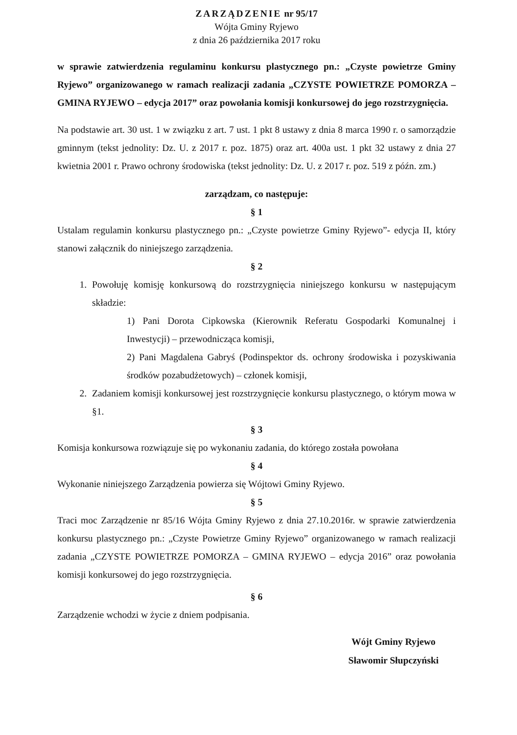ZARZĄDZENIE nr 95/17
Wójta Gminy Ryjewo
z dnia 26 października 2017 roku
w sprawie zatwierdzenia regulaminu konkursu plastycznego pn.: „Czyste powietrze Gminy Ryjewo” organizowanego w ramach realizacji zadania „CZYSTE POWIETRZE POMORZA – GMINA RYJEWO – edycja 2017” oraz powołania komisji konkursowej do jego rozstrzygnięcia.
Na podstawie art. 30 ust. 1 w związku z art. 7 ust. 1 pkt 8 ustawy z dnia 8 marca 1990 r. o samorządzie gminnym (tekst jednolity: Dz. U. z 2017 r. poz. 1875) oraz art. 400a ust. 1 pkt 32 ustawy z dnia 27 kwietnia 2001 r. Prawo ochrony środowiska (tekst jednolity: Dz. U. z 2017 r. poz. 519 z późn. zm.)
zarządzam, co następuje:
§ 1
Ustalam regulamin konkursu plastycznego pn.: „Czyste powietrze Gminy Ryjewo”- edycja II, który stanowi załącznik do niniejszego zarządzenia.
§ 2
1. Powołuję komisję konkursową do rozstrzygnięcia niniejszego konkursu w następującym składzie:
1) Pani Dorota Cipkowska (Kierownik Referatu Gospodarki Komunalnej i Inwestycji) – przewodnicząca komisji,
2) Pani Magdalena Gabryś (Podinspektor ds. ochrony środowiska i pozyskiwania środków pozabudżetowych) – członek komisji,
2. Zadaniem komisji konkursowej jest rozstrzygnięcie konkursu plastycznego, o którym mowa w §1.
§ 3
Komisja konkursowa rozwiązuje się po wykonaniu zadania, do którego została powołana
§ 4
Wykonanie niniejszego Zarządzenia powierza się Wójtowi Gminy Ryjewo.
§ 5
Traci moc Zarządzenie nr 85/16 Wójta Gminy Ryjewo z dnia 27.10.2016r. w sprawie zatwierdzenia konkursu plastycznego pn.: „Czyste Powietrze Gminy Ryjewo” organizowanego w ramach realizacji zadania „CZYSTE POWIETRZE POMORZA – GMINA RYJEWO – edycja 2016” oraz powołania komisji konkursowej do jego rozstrzygnięcia.
§ 6
Zarządzenie wchodzi w życie z dniem podpisania.
Wójt Gminy Ryjewo
Sławomir Słupczyński